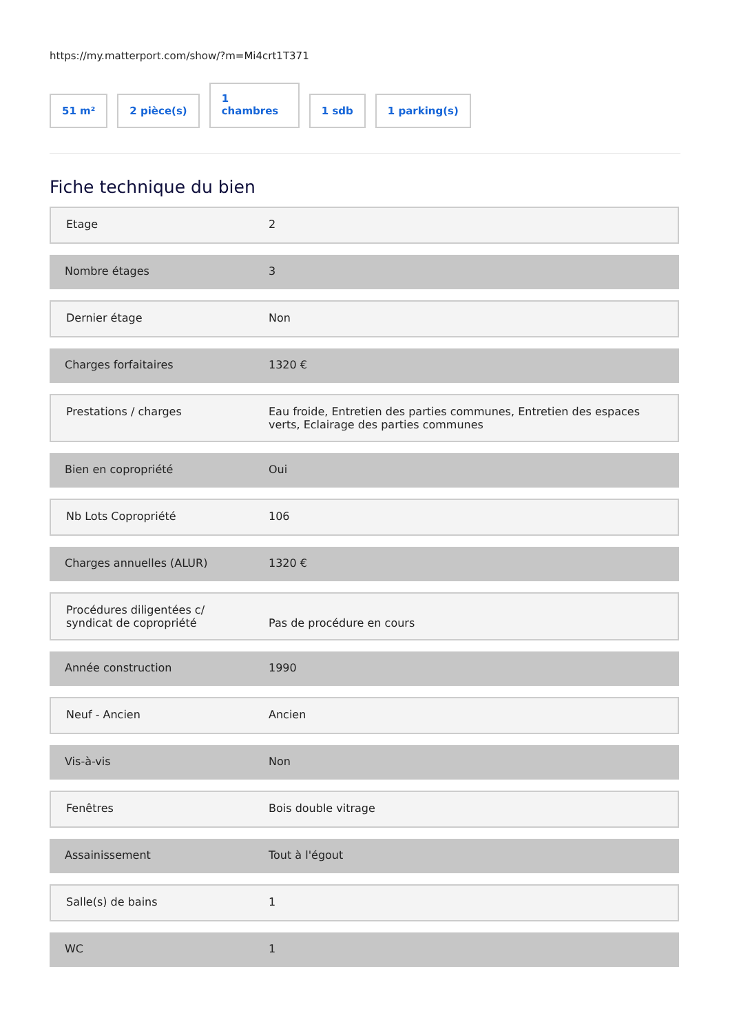https://my.matterport.com/show/?m=Mi4crt1T371
51 m²
2 pièce(s)
1
chambres
1 sdb
1 parking(s)
Fiche technique du bien
| Etage | 2 |
| Nombre étages | 3 |
| Dernier étage | Non |
| Charges forfaitaires | 1320 € |
| Prestations / charges | Eau froide, Entretien des parties communes, Entretien des espaces verts, Eclairage des parties communes |
| Bien en copropriété | Oui |
| Nb Lots Copropriété | 106 |
| Charges annuelles (ALUR) | 1320 € |
| Procédures diligentées c/ syndicat de copropriété | Pas de procédure en cours |
| Année construction | 1990 |
| Neuf - Ancien | Ancien |
| Vis-à-vis | Non |
| Fenêtres | Bois double vitrage |
| Assainissement | Tout à l'égout |
| Salle(s) de bains | 1 |
| WC | 1 |